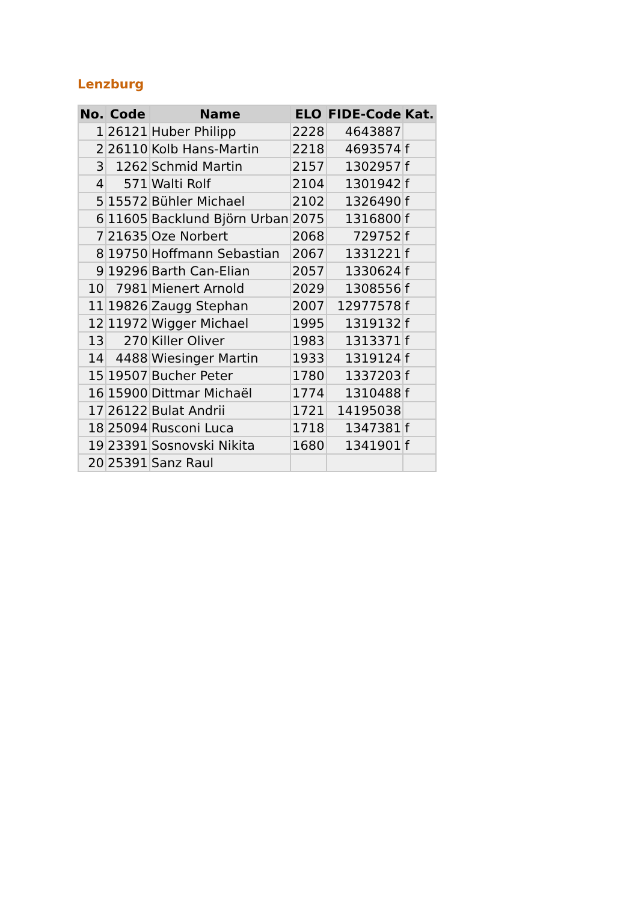Lenzburg
| No. | Code | Name | ELO | FIDE-Code | Kat. |
| --- | --- | --- | --- | --- | --- |
| 1 | 26121 | Huber Philipp | 2228 | 4643887 | |
| 2 | 26110 | Kolb Hans-Martin | 2218 | 4693574 | f |
| 3 | 1262 | Schmid Martin | 2157 | 1302957 | f |
| 4 | 571 | Walti Rolf | 2104 | 1301942 | f |
| 5 | 15572 | Bühler Michael | 2102 | 1326490 | f |
| 6 | 11605 | Backlund Björn Urban | 2075 | 1316800 | f |
| 7 | 21635 | Oze Norbert | 2068 | 729752 | f |
| 8 | 19750 | Hoffmann Sebastian | 2067 | 1331221 | f |
| 9 | 19296 | Barth Can-Elian | 2057 | 1330624 | f |
| 10 | 7981 | Mienert Arnold | 2029 | 1308556 | f |
| 11 | 19826 | Zaugg Stephan | 2007 | 12977578 | f |
| 12 | 11972 | Wigger Michael | 1995 | 1319132 | f |
| 13 | 270 | Killer Oliver | 1983 | 1313371 | f |
| 14 | 4488 | Wiesinger Martin | 1933 | 1319124 | f |
| 15 | 19507 | Bucher Peter | 1780 | 1337203 | f |
| 16 | 15900 | Dittmar Michaël | 1774 | 1310488 | f |
| 17 | 26122 | Bulat Andrii | 1721 | 14195038 | |
| 18 | 25094 | Rusconi Luca | 1718 | 1347381 | f |
| 19 | 23391 | Sosnovski Nikita | 1680 | 1341901 | f |
| 20 | 25391 | Sanz Raul | | | |